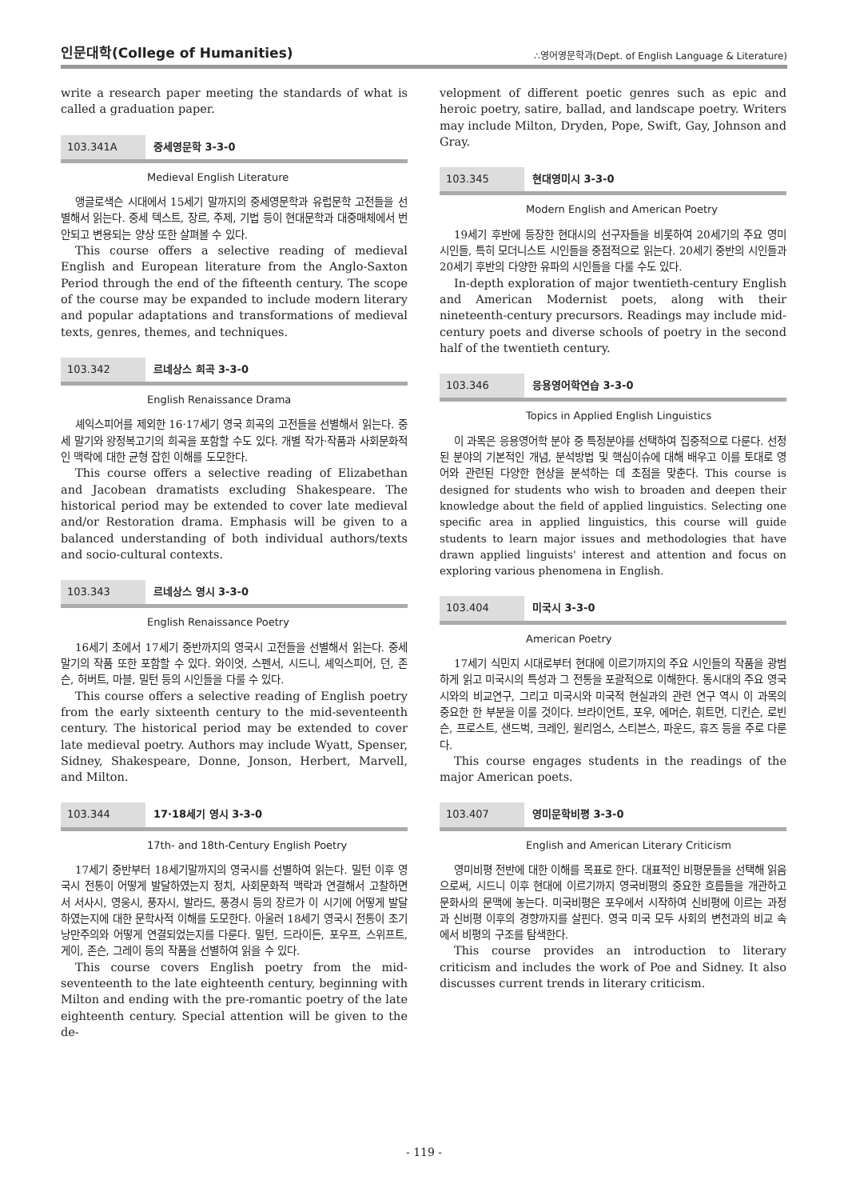인문대학(College of Humanities) ∴영어영문학과(Dept. of English Language & Literature)
write a research paper meeting the standards of what is called a graduation paper.
103.341A 중세영문학 3-3-0
Medieval English Literature
앵글로색슨 시대에서 15세기 말까지의 중세영문학과 유럽문학 고전들을 선별해서 읽는다. 중세 텍스트, 장르, 주제, 기법 등이 현대문학과 대중매체에서 번안되고 변용되는 양상 또한 살펴볼 수 있다.
This course offers a selective reading of medieval English and European literature from the Anglo-Saxton Period through the end of the fifteenth century. The scope of the course may be expanded to include modern literary and popular adaptations and transformations of medieval texts, genres, themes, and techniques.
103.342 르네상스 희곡 3-3-0
English Renaissance Drama
셰익스피어를 제외한 16·17세기 영국 희곡의 고전들을 선별해서 읽는다. 중세 말기와 왕정복고기의 희곡을 포함할 수도 있다. 개별 작가·작품과 사회문화적인 맥락에 대한 균형 잡힌 이해를 도모한다.
This course offers a selective reading of Elizabethan and Jacobean dramatists excluding Shakespeare. The historical period may be extended to cover late medieval and/or Restoration drama. Emphasis will be given to a balanced understanding of both individual authors/texts and socio-cultural contexts.
103.343 르네상스 영시 3-3-0
English Renaissance Poetry
16세기 초에서 17세기 중반까지의 영국시 고전들을 선별해서 읽는다. 중세 말기의 작품 또한 포함할 수 있다. 와이엇, 스펜서, 시드니, 셰익스피어, 던, 존슨, 허버트, 마블, 밀턴 등의 시인들을 다룰 수 있다.
This course offers a selective reading of English poetry from the early sixteenth century to the mid-seventeenth century. The historical period may be extended to cover late medieval poetry. Authors may include Wyatt, Spenser, Sidney, Shakespeare, Donne, Jonson, Herbert, Marvell, and Milton.
103.344 17·18세기 영시 3-3-0
17th- and 18th-Century English Poetry
17세기 중반부터 18세기말까지의 영국시를 선별하여 읽는다. 밀턴 이후 영국시 전통이 어떻게 발달하였는지 정치, 사회문화적 맥락과 연결해서 고찰하면서 서사시, 영웅시, 풍자시, 발라드, 풍경시 등의 장르가 이 시기에 어떻게 발달하였는지에 대한 문학사적 이해를 도모한다. 아울러 18세기 영국시 전통이 초기 낭만주의와 어떻게 연결되었는지를 다룬다. 밀턴, 드라이든, 포우프, 스위프트, 게이, 존슨, 그레이 등의 작품을 선별하여 읽을 수 있다.
This course covers English poetry from the mid-seventeenth to the late eighteenth century, beginning with Milton and ending with the pre-romantic poetry of the late eighteenth century. Special attention will be given to the de-
velopment of different poetic genres such as epic and heroic poetry, satire, ballad, and landscape poetry. Writers may include Milton, Dryden, Pope, Swift, Gay, Johnson and Gray.
103.345 현대영미시 3-3-0
Modern English and American Poetry
19세기 후반에 등장한 현대시의 선구자들을 비롯하여 20세기의 주요 영미시인들, 특히 모더니스트 시인들을 중점적으로 읽는다. 20세기 중반의 시인들과 20세기 후반의 다양한 유파의 시인들을 다룰 수도 있다.
In-depth exploration of major twentieth-century English and American Modernist poets, along with their nineteenth-century precursors. Readings may include mid-century poets and diverse schools of poetry in the second half of the twentieth century.
103.346 응용영어학연습 3-3-0
Topics in Applied English Linguistics
이 과목은 응용영어학 분야 중 특정분야를 선택하여 집중적으로 다룬다. 선정된 분야의 기본적인 개념, 분석방법 및 핵심이슈에 대해 배우고 이를 토대로 영어와 관련된 다양한 현상을 분석하는 데 초점을 맞춘다. This course is designed for students who wish to broaden and deepen their knowledge about the field of applied linguistics. Selecting one specific area in applied linguistics, this course will guide students to learn major issues and methodologies that have drawn applied linguists' interest and attention and focus on exploring various phenomena in English.
103.404 미국시 3-3-0
American Poetry
17세기 식민지 시대로부터 현대에 이르기까지의 주요 시인들의 작품을 광범하게 읽고 미국시의 특성과 그 전통을 포괄적으로 이해한다. 동시대의 주요 영국시와의 비교연구, 그리고 미국시와 미국적 현실과의 관련 연구 역시 이 과목의 중요한 한 부분을 이룰 것이다. 브라이언트, 포우, 에머슨, 휘트먼, 디킨슨, 로빈슨, 프로스트, 샌드벅, 크레인, 윌리엄스, 스티븐스, 파운드, 휴즈 등을 주로 다룬다.
This course engages students in the readings of the major American poets.
103.407 영미문학비평 3-3-0
English and American Literary Criticism
영미비평 전반에 대한 이해를 목표로 한다. 대표적인 비평문들을 선택해 읽음으로써, 시드니 이후 현대에 이르기까지 영국비평의 중요한 흐름들을 개관하고 문화사의 문맥에 놓는다. 미국비평은 포우에서 시작하여 신비평에 이르는 과정과 신비평 이후의 경향까지를 살핀다. 영국 미국 모두 사회의 변천과의 비교 속에서 비평의 구조를 탐색한다.
This course provides an introduction to literary criticism and includes the work of Poe and Sidney. It also discusses current trends in literary criticism.
- 119 -